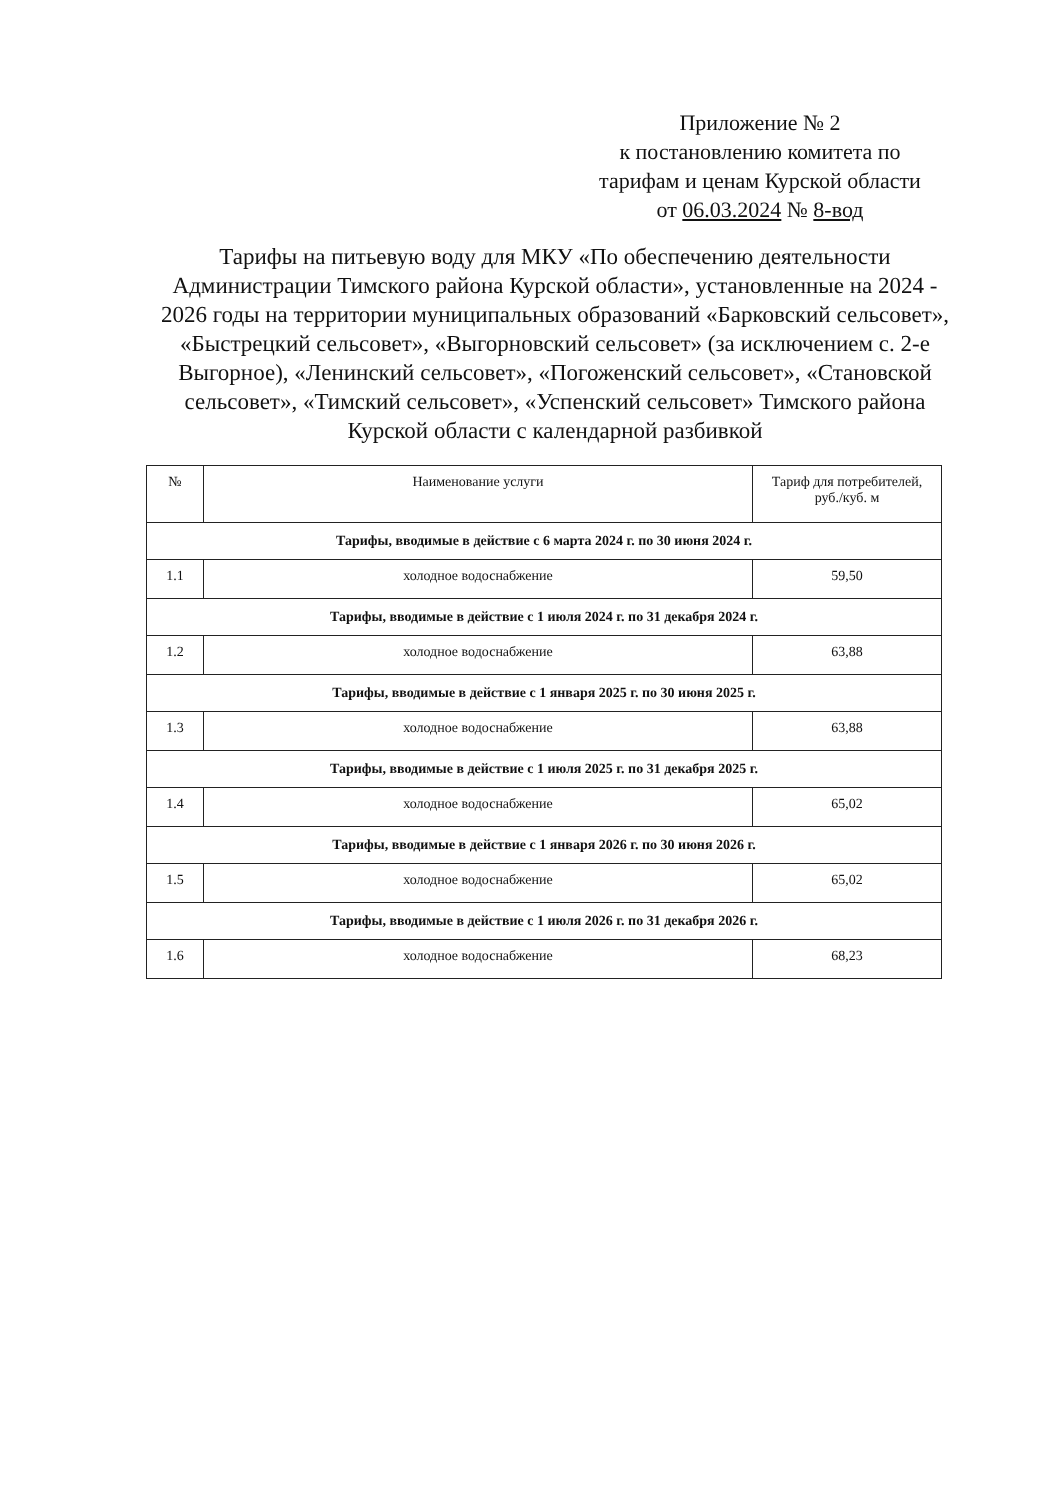Приложение № 2
к постановлению комитета по
тарифам и ценам Курской области
от 06.03.2024 № 8-вод
Тарифы на питьевую воду для МКУ «По обеспечению деятельности Администрации Тимского района Курской области», установленные на 2024 - 2026 годы на территории муниципальных образований «Барковский сельсовет», «Быстрецкий сельсовет», «Выгорновский сельсовет» (за исключением с. 2-е Выгорное), «Ленинский сельсовет», «Погоженский сельсовет», «Становской сельсовет», «Тимский сельсовет», «Успенский сельсовет» Тимского района Курской области с календарной разбивкой
| № | Наименование услуги | Тариф для потребителей, руб./куб. м |
| --- | --- | --- |
| Тарифы, вводимые в действие с 6 марта 2024 г. по 30 июня 2024 г. | | |
| 1.1 | холодное водоснабжение | 59,50 |
| Тарифы, вводимые в действие с 1 июля 2024 г. по 31 декабря 2024 г. | | |
| 1.2 | холодное водоснабжение | 63,88 |
| Тарифы, вводимые в действие с 1 января 2025 г. по 30 июня 2025 г. | | |
| 1.3 | холодное водоснабжение | 63,88 |
| Тарифы, вводимые в действие с 1 июля 2025 г. по 31 декабря 2025 г. | | |
| 1.4 | холодное водоснабжение | 65,02 |
| Тарифы, вводимые в действие с 1 января 2026 г. по 30 июня 2026 г. | | |
| 1.5 | холодное водоснабжение | 65,02 |
| Тарифы, вводимые в действие с 1 июля 2026 г. по 31 декабря 2026 г. | | |
| 1.6 | холодное водоснабжение | 68,23 |